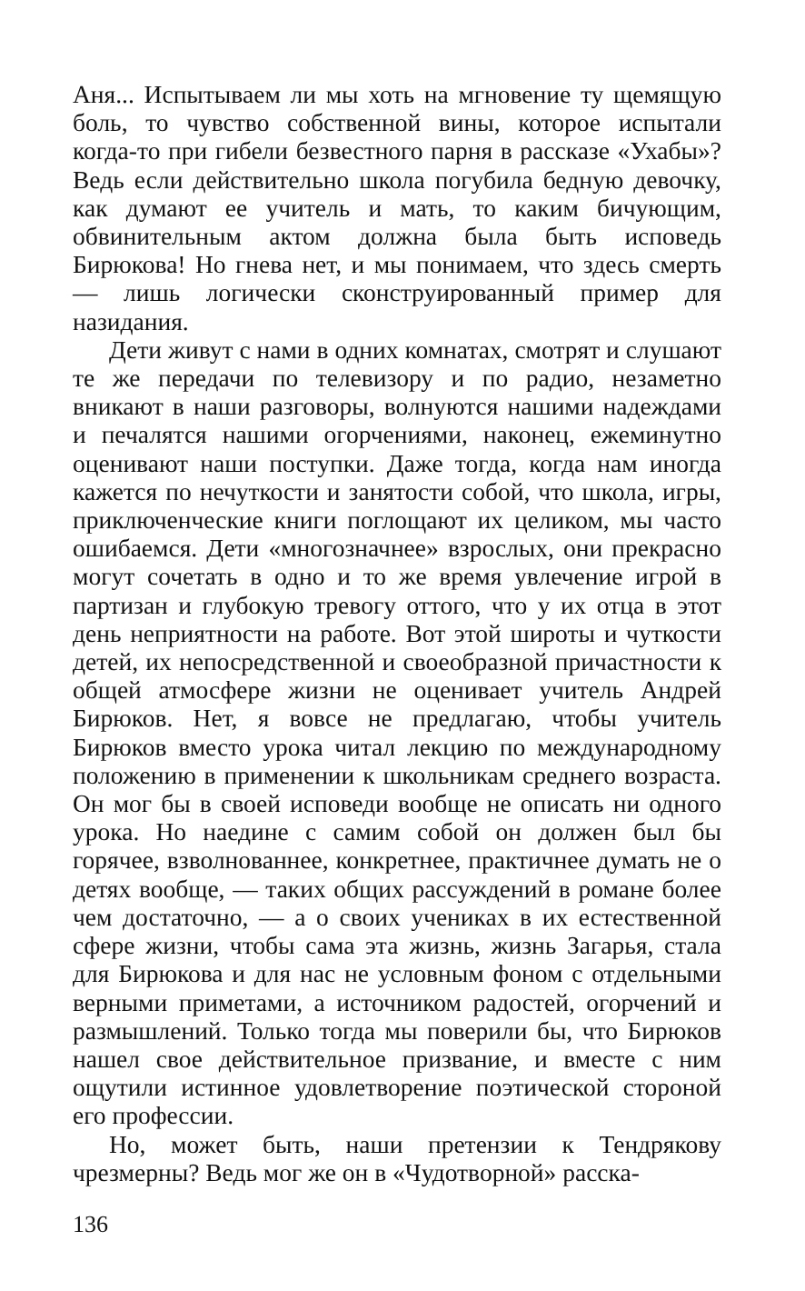Аня... Испытываем ли мы хоть на мгновение ту щемящую боль, то чувство собственной вины, которое испытали когда-то при гибели безвестного парня в рассказе «Ухабы»? Ведь если действительно школа погубила бедную девочку, как думают ее учитель и мать, то каким бичующим, обвинительным актом должна была быть исповедь Бирюкова! Но гнева нет, и мы понимаем, что здесь смерть — лишь логически сконструированный пример для назидания.
Дети живут с нами в одних комнатах, смотрят и слушают те же передачи по телевизору и по радио, незаметно вникают в наши разговоры, волнуются нашими надеждами и печалятся нашими огорчениями, наконец, ежеминутно оценивают наши поступки. Даже тогда, когда нам иногда кажется по нечуткости и занятости собой, что школа, игры, приключенческие книги поглощают их целиком, мы часто ошибаемся. Дети «многозначнее» взрослых, они прекрасно могут сочетать в одно и то же время увлечение игрой в партизан и глубокую тревогу оттого, что у их отца в этот день неприятности на работе. Вот этой широты и чуткости детей, их непосредственной и своеобразной причастности к общей атмосфере жизни не оценивает учитель Андрей Бирюков. Нет, я вовсе не предлагаю, чтобы учитель Бирюков вместо урока читал лекцию по международному положению в применении к школьникам среднего возраста. Он мог бы в своей исповеди вообще не описать ни одного урока. Но наедине с самим собой он должен был бы горячее, взволнованнее, конкретнее, практичнее думать не о детях вообще, — таких общих рассуждений в романе более чем достаточно, — а о своих учениках в их естественной сфере жизни, чтобы сама эта жизнь, жизнь Загарья, стала для Бирюкова и для нас не условным фоном с отдельными верными приметами, а источником радостей, огорчений и размышлений. Только тогда мы поверили бы, что Бирюков нашел свое действительное призвание, и вместе с ним ощутили истинное удовлетворение поэтической стороной его профессии.
Но, может быть, наши претензии к Тендрякову чрезмерны? Ведь мог же он в «Чудотворной» расска-
136